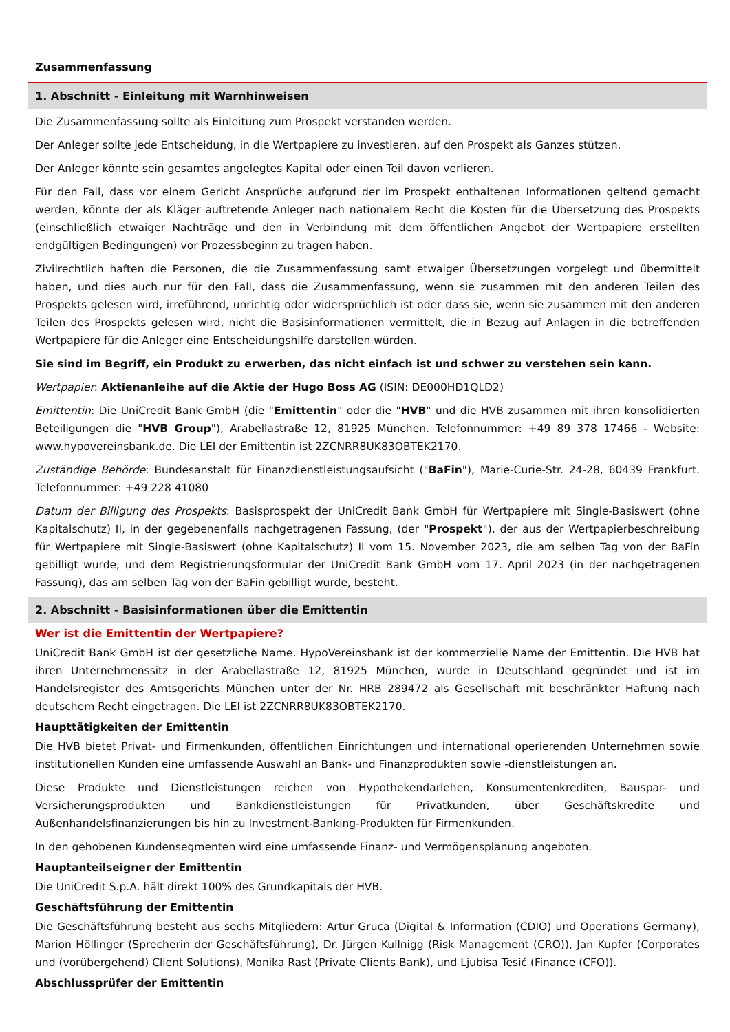Zusammenfassung
1. Abschnitt - Einleitung mit Warnhinweisen
Die Zusammenfassung sollte als Einleitung zum Prospekt verstanden werden.
Der Anleger sollte jede Entscheidung, in die Wertpapiere zu investieren, auf den Prospekt als Ganzes stützen.
Der Anleger könnte sein gesamtes angelegtes Kapital oder einen Teil davon verlieren.
Für den Fall, dass vor einem Gericht Ansprüche aufgrund der im Prospekt enthaltenen Informationen geltend gemacht werden, könnte der als Kläger auftretende Anleger nach nationalem Recht die Kosten für die Übersetzung des Prospekts (einschließlich etwaiger Nachträge und den in Verbindung mit dem öffentlichen Angebot der Wertpapiere erstellten endgültigen Bedingungen) vor Prozessbeginn zu tragen haben.
Zivilrechtlich haften die Personen, die die Zusammenfassung samt etwaiger Übersetzungen vorgelegt und übermittelt haben, und dies auch nur für den Fall, dass die Zusammenfassung, wenn sie zusammen mit den anderen Teilen des Prospekts gelesen wird, irreführend, unrichtig oder widersprüchlich ist oder dass sie, wenn sie zusammen mit den anderen Teilen des Prospekts gelesen wird, nicht die Basisinformationen vermittelt, die in Bezug auf Anlagen in die betreffenden Wertpapiere für die Anleger eine Entscheidungshilfe darstellen würden.
Sie sind im Begriff, ein Produkt zu erwerben, das nicht einfach ist und schwer zu verstehen sein kann.
Wertpapier: Aktienanleihe auf die Aktie der Hugo Boss AG (ISIN: DE000HD1QLD2)
Emittentin: Die UniCredit Bank GmbH (die "Emittentin" oder die "HVB" und die HVB zusammen mit ihren konsolidierten Beteiligungen die "HVB Group"), Arabellastraße 12, 81925 München. Telefonnummer: +49 89 378 17466 - Website: www.hypovereinsbank.de. Die LEI der Emittentin ist 2ZCNRR8UK83OBTEK2170.
Zuständige Behörde: Bundesanstalt für Finanzdienstleistungsaufsicht ("BaFin"), Marie-Curie-Str. 24-28, 60439 Frankfurt. Telefonnummer: +49 228 41080
Datum der Billigung des Prospekts: Basisprospekt der UniCredit Bank GmbH für Wertpapiere mit Single-Basiswert (ohne Kapitalschutz) II, in der gegebenenfalls nachgetragenen Fassung, (der "Prospekt"), der aus der Wertpapierbeschreibung für Wertpapiere mit Single-Basiswert (ohne Kapitalschutz) II vom 15. November 2023, die am selben Tag von der BaFin gebilligt wurde, und dem Registrierungsformular der UniCredit Bank GmbH vom 17. April 2023 (in der nachgetragenen Fassung), das am selben Tag von der BaFin gebilligt wurde, besteht.
2. Abschnitt - Basisinformationen über die Emittentin
Wer ist die Emittentin der Wertpapiere?
UniCredit Bank GmbH ist der gesetzliche Name. HypoVereinsbank ist der kommerzielle Name der Emittentin. Die HVB hat ihren Unternehmenssitz in der Arabellastraße 12, 81925 München, wurde in Deutschland gegründet und ist im Handelsregister des Amtsgerichts München unter der Nr. HRB 289472 als Gesellschaft mit beschränkter Haftung nach deutschem Recht eingetragen. Die LEI ist 2ZCNRR8UK83OBTEK2170.
Haupttätigkeiten der Emittentin
Die HVB bietet Privat- und Firmenkunden, öffentlichen Einrichtungen und international operierenden Unternehmen sowie institutionellen Kunden eine umfassende Auswahl an Bank- und Finanzprodukten sowie -dienstleistungen an.
Diese Produkte und Dienstleistungen reichen von Hypothekendarlehen, Konsumentenkrediten, Bauspar- und Versicherungsprodukten und Bankdienstleistungen für Privatkunden, über Geschäftskredite und Außenhandelsfinanzierungen bis hin zu Investment-Banking-Produkten für Firmenkunden.
In den gehobenen Kundensegmenten wird eine umfassende Finanz- und Vermögensplanung angeboten.
Hauptanteilseigner der Emittentin
Die UniCredit S.p.A. hält direkt 100% des Grundkapitals der HVB.
Geschäftsführung der Emittentin
Die Geschäftsführung besteht aus sechs Mitgliedern: Artur Gruca (Digital & Information (CDIO) und Operations Germany), Marion Höllinger (Sprecherin der Geschäftsführung), Dr. Jürgen Kullnigg (Risk Management (CRO)), Jan Kupfer (Corporates und (vorübergehend) Client Solutions), Monika Rast (Private Clients Bank), und Ljubisa Tesić (Finance (CFO)).
Abschlussprüfer der Emittentin